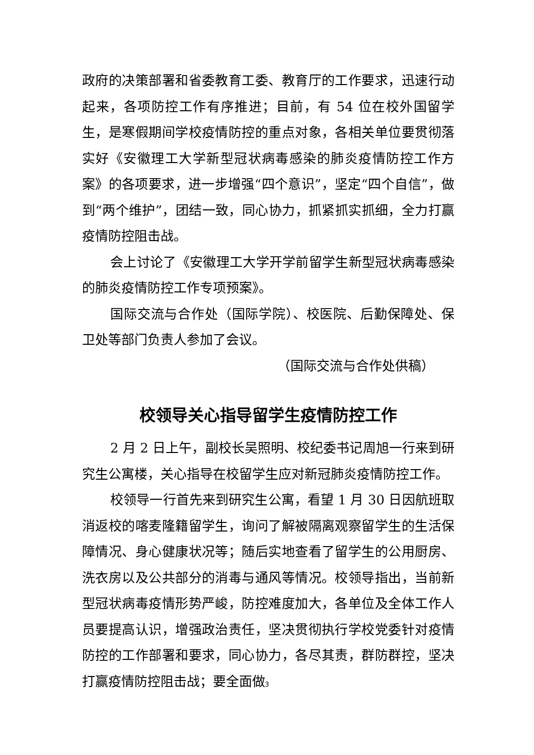政府的决策部署和省委教育工委、教育厅的工作要求，迅速行动起来，各项防控工作有序推进；目前，有 54 位在校外国留学生，是寒假期间学校疫情防控的重点对象，各相关单位要贯彻落实好《安徽理工大学新型冠状病毒感染的肺炎疫情防控工作方案》的各项要求，进一步增强“四个意识”，坚定“四个自信”，做到“两个维护”，团结一致，同心协力，抓紧抓实抓细，全力打赢疫情防控阻击战。
会上讨论了《安徽理工大学开学前留学生新型冠状病毒感染的肺炎疫情防控工作专项预案》。
国际交流与合作处（国际学院）、校医院、后勤保障处、保卫处等部门负责人参加了会议。
（国际交流与合作处供稿）
校领导关心指导留学生疫情防控工作
2 月 2 日上午，副校长吴照明、校纪委书记周旭一行来到研究生公寓楼，关心指导在校留学生应对新冠肺炎疫情防控工作。
校领导一行首先来到研究生公寓，看望 1 月 30 日因航班取消返校的喀麦隆籍留学生，询问了解被隔离观察留学生的生活保障情况、身心健康状况等；随后实地查看了留学生的公用厨房、洗衣房以及公共部分的消毒与通风等情况。校领导指出，当前新型冠状病毒疫情形势严峻，防控难度加大，各单位及全体工作人员要提高认识，增强政治责任，坚决贯彻执行学校党委针对疫情防控的工作部署和要求，同心协力，各尽其责，群防群控，坚决打赢疫情防控阻击战；要全面做
3